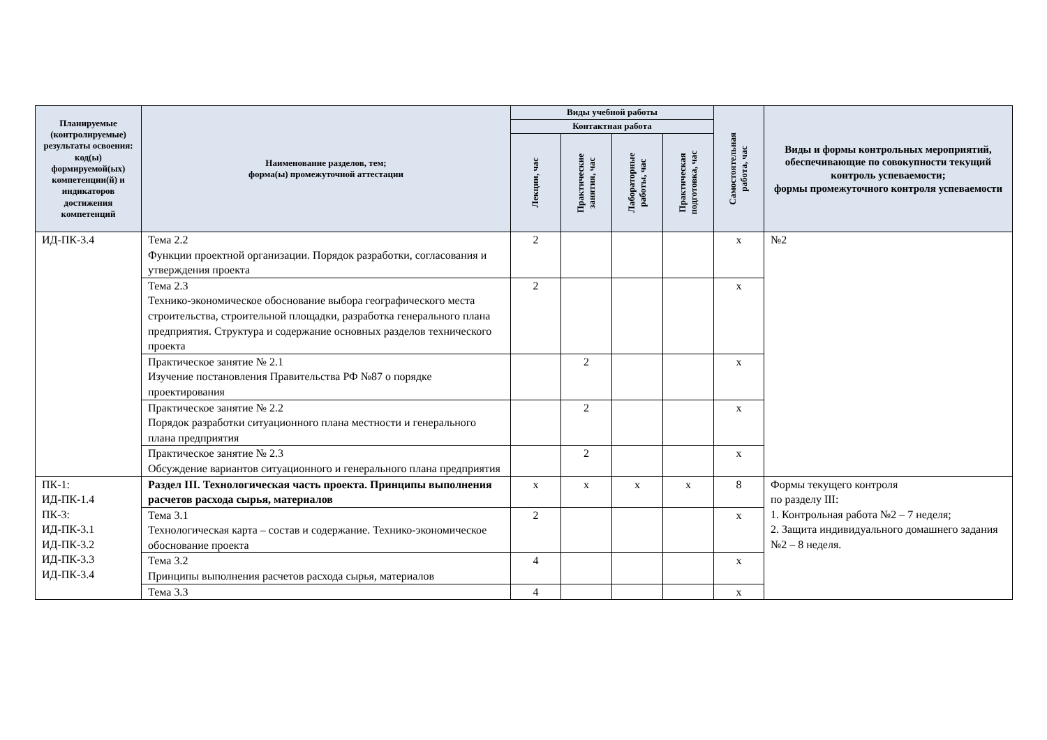| Планируемые (контролируемые) результаты освоения: код(ы) формируемой(ых) компетенции(й) и индикаторов достижения компетенций | Наименование разделов, тем; форма(ы) промежуточной аттестации | Виды учебной работы | | | | Самостоятельная работа, час | Виды и формы контрольных мероприятий, обеспечивающие по совокупности текущий контроль успеваемости; формы промежуточного контроля успеваемости |
| --- | --- | --- | --- | --- | --- | --- | --- |
| | | Контактная работа | | | | | |
| | | Лекции, час | Практические занятия, час | Лабораторные работы, час | Практическая подготовка, час | | |
| ИД-ПК-3.4 | Тема 2.2 Функции проектной организации. Порядок разработки, согласования и утверждения проекта | 2 | | | | х | №2 |
| | Тема 2.3 Технико-экономическое обоснование выбора географического места строительства, строительной площадки, разработка генерального плана предприятия. Структура и содержание основных разделов технического проекта | 2 | | | | х | |
| | Практическое занятие № 2.1 Изучение постановления Правительства РФ №87 о порядке проектирования | | 2 | | | х | |
| | Практическое занятие № 2.2 Порядок разработки ситуационного плана местности и генерального плана предприятия | | 2 | | | х | |
| | Практическое занятие № 2.3 Обсуждение вариантов ситуационного и генерального плана предприятия | | 2 | | | х | |
| ПК-1: ИД-ПК-1.4 ПК-3: ИД-ПК-3.1 ИД-ПК-3.2 ИД-ПК-3.3 ИД-ПК-3.4 | Раздел III. Технологическая часть проекта. Принципы выполнения расчетов расхода сырья, материалов | х | х | х | х | 8 | Формы текущего контроля по разделу III: 1. Контрольная работа №2 – 7 неделя; 2. Защита индивидуального домашнего задания №2 – 8 неделя. |
| | Тема 3.1 Технологическая карта – состав и содержание. Технико-экономическое обоснование проекта | 2 | | | | х | |
| | Тема 3.2 Принципы выполнения расчетов расхода сырья, материалов | 4 | | | | х | |
| | Тема 3.3 | 4 | | | | х | |